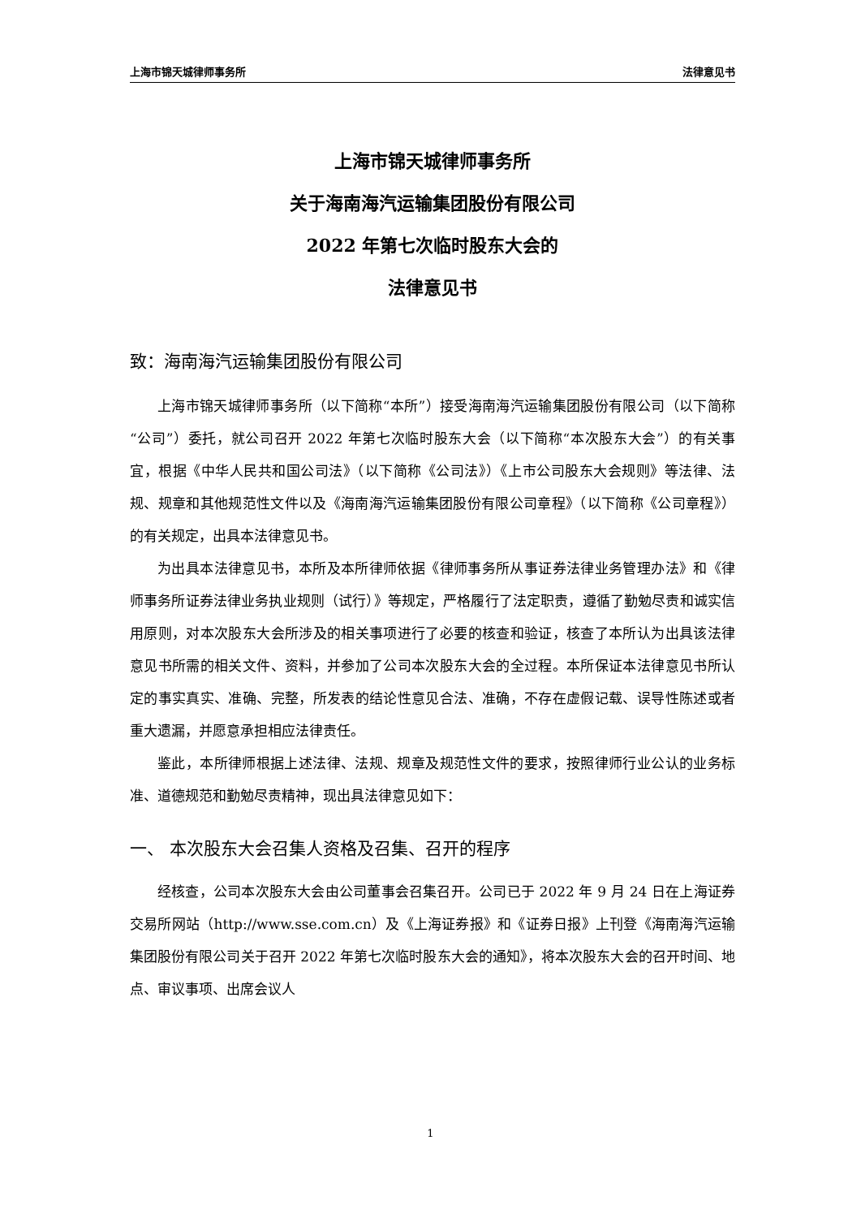上海市锦天城律师事务所 法律意见书
上海市锦天城律师事务所
关于海南海汽运输集团股份有限公司
2022 年第七次临时股东大会的
法律意见书
致：海南海汽运输集团股份有限公司
上海市锦天城律师事务所（以下简称“本所”）接受海南海汽运输集团股份有限公司（以下简称“公司”）委托，就公司召开 2022 年第七次临时股东大会（以下简称“本次股东大会”）的有关事宜，根据《中华人民共和国公司法》（以下简称《公司法》）《上市公司股东大会规则》等法律、法规、规章和其他规范性文件以及《海南海汽运输集团股份有限公司章程》（以下简称《公司章程》）的有关规定，出具本法律意见书。
为出具本法律意见书，本所及本所律师依据《律师事务所从事证券法律业务管理办法》和《律师事务所证券法律业务执业规则（试行）》等规定，严格履行了法定职责，遵循了勤勉尽责和诚实信用原则，对本次股东大会所涉及的相关事项进行了必要的核查和验证，核查了本所认为出具该法律意见书所需的相关文件、资料，并参加了公司本次股东大会的全过程。本所保证本法律意见书所认定的事实真实、准确、完整，所发表的结论性意见合法、准确，不存在虚假记载、误导性陈述或者重大遗漏，并愿意承担相应法律责任。
鉴此，本所律师根据上述法律、法规、规章及规范性文件的要求，按照律师行业公认的业务标准、道德规范和勤勉尽责精神，现出具法律意见如下：
一、 本次股东大会召集人资格及召集、召开的程序
经核查，公司本次股东大会由公司董事会召集召开。公司已于 2022 年 9 月 24 日在上海证券交易所网站（http://www.sse.com.cn）及《上海证券报》和《证券日报》上刊登《海南海汽运输集团股份有限公司关于召开 2022 年第七次临时股东大会的通知》，将本次股东大会的召开时间、地点、审议事项、出席会议人
1